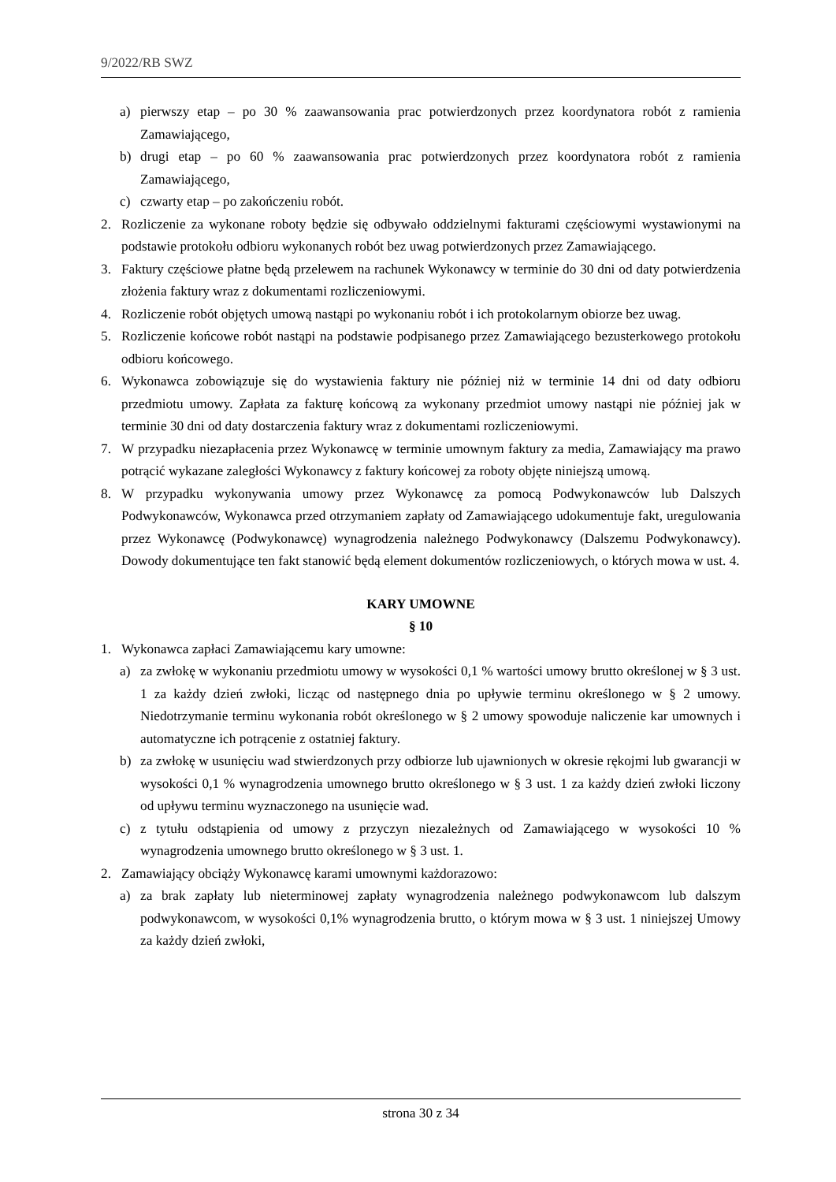9/2022/RB SWZ
a) pierwszy etap – po 30 % zaawansowania prac potwierdzonych przez koordynatora robót z ramienia Zamawiającego,
b) drugi etap – po 60 % zaawansowania prac potwierdzonych przez koordynatora robót z ramienia Zamawiającego,
c) czwarty etap – po zakończeniu robót.
2. Rozliczenie za wykonane roboty będzie się odbywało oddzielnymi fakturami częściowymi wystawionymi na podstawie protokołu odbioru wykonanych robót bez uwag potwierdzonych przez Zamawiającego.
3. Faktury częściowe płatne będą przelewem na rachunek Wykonawcy w terminie do 30 dni od daty potwierdzenia złożenia faktury wraz z dokumentami rozliczeniowymi.
4. Rozliczenie robót objętych umową nastąpi po wykonaniu robót i ich protokolarnym obiorze bez uwag.
5. Rozliczenie końcowe robót nastąpi na podstawie podpisanego przez Zamawiającego bezusterkowego protokołu odbioru końcowego.
6. Wykonawca zobowiązuje się do wystawienia faktury nie później niż w terminie 14 dni od daty odbioru przedmiotu umowy. Zapłata za fakturę końcową za wykonany przedmiot umowy nastąpi nie później jak w terminie 30 dni od daty dostarczenia faktury wraz z dokumentami rozliczeniowymi.
7. W przypadku niezapłacenia przez Wykonawcę w terminie umownym faktury za media, Zamawiający ma prawo potrącić wykazane zaległości Wykonawcy z faktury końcowej za roboty objęte niniejszą umową.
8. W przypadku wykonywania umowy przez Wykonawcę za pomocą Podwykonawców lub Dalszych Podwykonawców, Wykonawca przed otrzymaniem zapłaty od Zamawiającego udokumentuje fakt, uregulowania przez Wykonawcę (Podwykonawcę) wynagrodzenia należnego Podwykonawcy (Dalszemu Podwykonawcy). Dowody dokumentujące ten fakt stanowić będą element dokumentów rozliczeniowych, o których mowa w ust. 4.
KARY UMOWNE
§ 10
1. Wykonawca zapłaci Zamawiającemu kary umowne:
a) za zwłokę w wykonaniu przedmiotu umowy w wysokości 0,1 % wartości umowy brutto określonej w § 3 ust. 1 za każdy dzień zwłoki, licząc od następnego dnia po upływie terminu określonego w § 2 umowy. Niedotrzymanie terminu wykonania robót określonego w § 2 umowy spowoduje naliczenie kar umownych i automatyczne ich potrącenie z ostatniej faktury.
b) za zwłokę w usunięciu wad stwierdzonych przy odbiorze lub ujawnionych w okresie rękojmi lub gwarancji w wysokości 0,1 % wynagrodzenia umownego brutto określonego w § 3 ust. 1 za każdy dzień zwłoki liczony od upływu terminu wyznaczonego na usunięcie wad.
c) z tytułu odstąpienia od umowy z przyczyn niezależnych od Zamawiającego w wysokości 10 % wynagrodzenia umownego brutto określonego w § 3 ust. 1.
2. Zamawiający obciąży Wykonawcę karami umownymi każdorazowo:
a) za brak zapłaty lub nieterminowej zapłaty wynagrodzenia należnego podwykonawcom lub dalszym podwykonawcom, w wysokości 0,1% wynagrodzenia brutto, o którym mowa w § 3 ust. 1 niniejszej Umowy za każdy dzień zwłoki,
strona 30 z 34